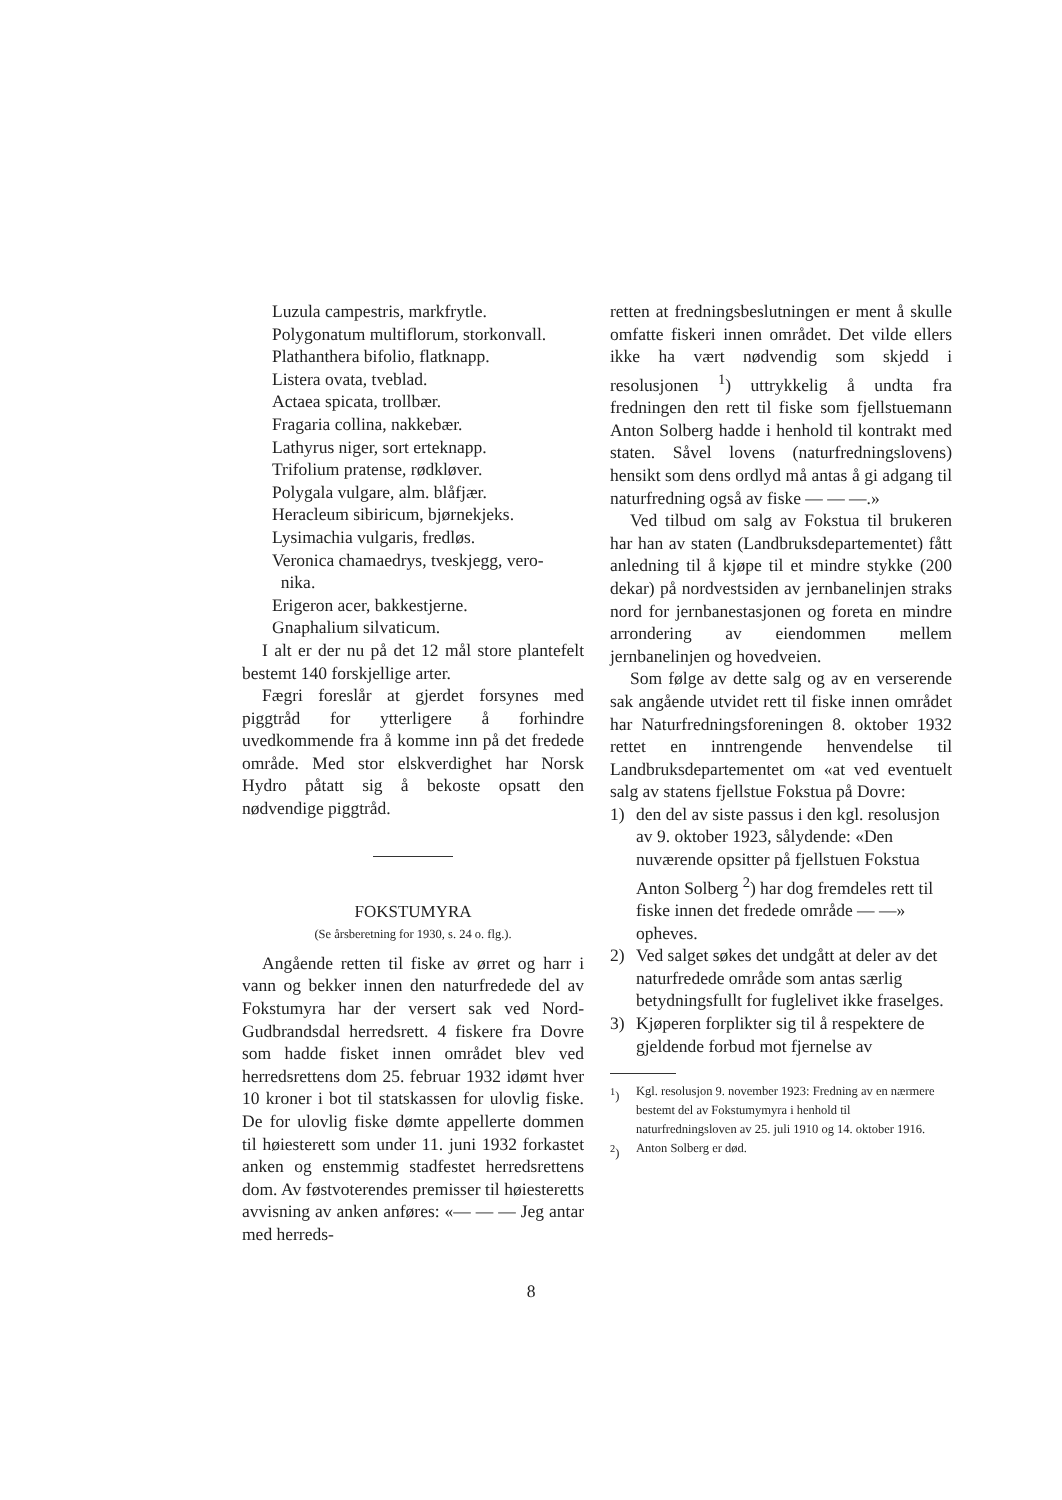Luzula campestris, markfrytle.
Polygonatum multiflorum, storkonvall.
Plathanthera bifolio, flatknapp.
Listera ovata, tveblad.
Actaea spicata, trollbær.
Fragaria collina, nakkebær.
Lathyrus niger, sort erteknapp.
Trifolium pratense, rødkløver.
Polygala vulgare, alm. blåfjær.
Heracleum sibiricum, bjørnekjeks.
Lysimachia vulgaris, fredløs.
Veronica chamaedrys, tveskjegg, vero-
nika.
Erigeron acer, bakkestjerne.
Gnaphalium silvaticum.
I alt er der nu på det 12 mål store plantefelt bestemt 140 forskjellige arter.
Fægri foreslår at gjerdet forsynes med piggtråd for ytterligere å forhindre uvedkommende fra å komme inn på det fredede område. Med stor elskverdighet har Norsk Hydro påtatt sig å bekoste opsatt den nødvendige piggtråd.
FOKSTUMYRA
(Se årsberetning for 1930, s. 24 o. flg.).
Angående retten til fiske av ørret og harr i vann og bekker innen den naturfredede del av Fokstumyra har der versert sak ved Nord-Gudbrandsdal herredsrett. 4 fiskere fra Dovre som hadde fisket innen området blev ved herredsrettens dom 25. februar 1932 idømt hver 10 kroner i bot til statskassen for ulovlig fiske. De for ulovlig fiske dømte appellerte dommen til høiesterett som under 11. juni 1932 forkastet anken og enstemmig stadfestet herredsrettens dom. Av føstvoterendes premisser til høiesteretts avvisning av anken anføres: «— — — Jeg antar med herreds-
retten at fredningsbeslutningen er ment å skulle omfatte fiskeri innen området. Det vilde ellers ikke ha vært nødvendig som skjedd i resolusjonen <sup>1</sup>) uttrykkelig å undta fra fredningen den rett til fiske som fjellstuemann Anton Solberg hadde i henhold til kontrakt med staten. Såvel lovens (naturfredningslovens) hensikt som dens ordlyd må antas å gi adgang til naturfredning også av fiske — — —.»
Ved tilbud om salg av Fokstua til brukeren har han av staten (Landbruksdepartementet) fått anledning til å kjøpe til et mindre stykke (200 dekar) på nordvestsiden av jernbanelinjen straks nord for jernbanestasjonen og foreta en mindre arrondering av eiendommen mellem jernbanelinjen og hovedveien.
Som følge av dette salg og av en verserende sak angående utvidet rett til fiske innen området har Naturfredningsforeningen 8. oktober 1932 rettet en inntrengende henvendelse til Landbruksdepartementet om «at ved eventuelt salg av statens fjellstue Fokstua på Dovre:
1) den del av siste passus i den kgl. resolusjon av 9. oktober 1923, sålydende: «Den nuværende opsitter på fjellstuen Fokstua Anton Solberg <sup>2</sup>) har dog fremdeles rett til fiske innen det fredede område — —» opheves.
2) Ved salget søkes det undgått at deler av det naturfredede område som antas særlig betydningsfullt for fuglelivet ikke fraselges.
3) Kjøperen forplikter sig til å respektere de gjeldende forbud mot fjernelse av
<sup>1</sup>) Kgl. resolusjon 9. november 1923: Fredning av en nærmere bestemt del av Fokstumymyra i henhold til naturfredningsloven av 25. juli 1910 og 14. oktober 1916.
<sup>2</sup>) Anton Solberg er død.
8